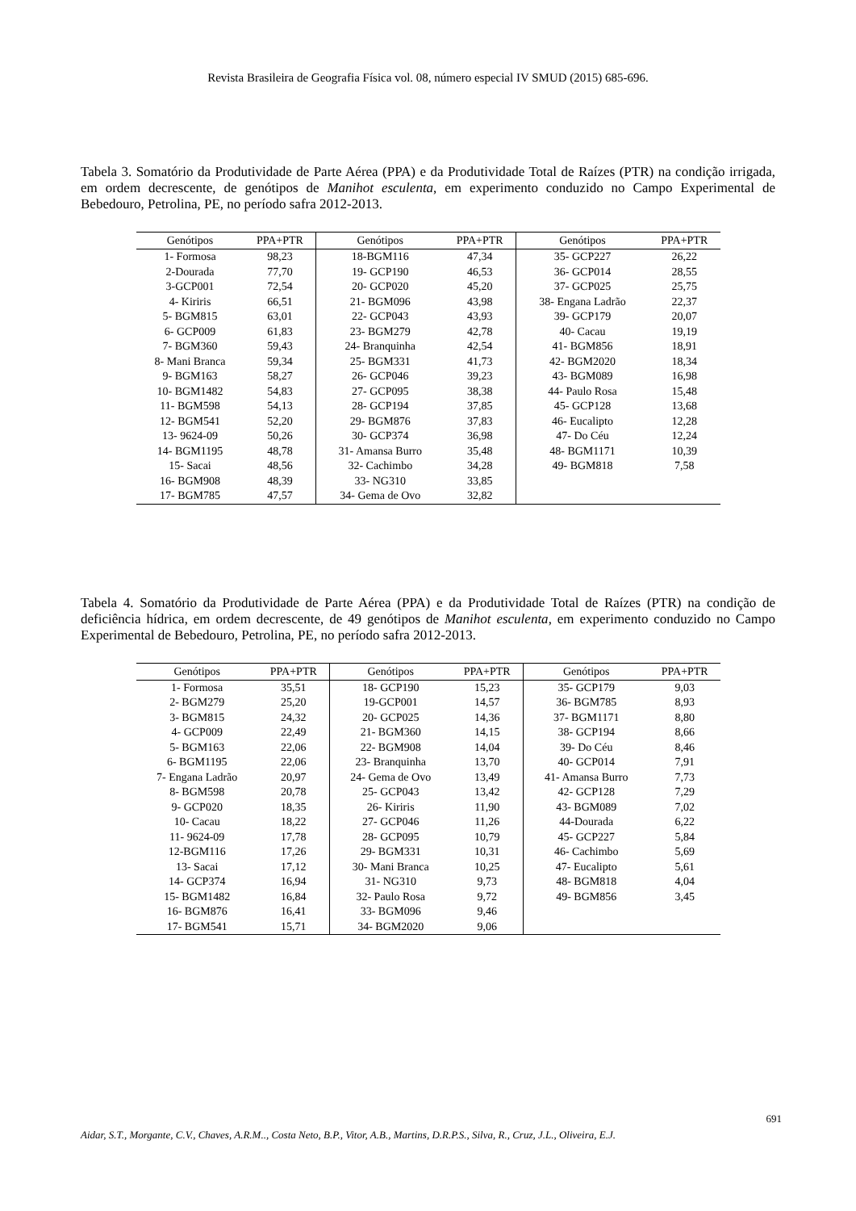Revista Brasileira de Geografia Física vol. 08, número especial IV SMUD (2015) 685-696.
Tabela 3. Somatório da Produtividade de Parte Aérea (PPA) e da Produtividade Total de Raízes (PTR) na condição irrigada, em ordem decrescente, de genótipos de Manihot esculenta, em experimento conduzido no Campo Experimental de Bebedouro, Petrolina, PE, no período safra 2012-2013.
| Genótipos | PPA+PTR | Genótipos | PPA+PTR | Genótipos | PPA+PTR |
| --- | --- | --- | --- | --- | --- |
| 1- Formosa | 98,23 | 18-BGM116 | 47,34 | 35- GCP227 | 26,22 |
| 2-Dourada | 77,70 | 19- GCP190 | 46,53 | 36- GCP014 | 28,55 |
| 3-GCP001 | 72,54 | 20- GCP020 | 45,20 | 37- GCP025 | 25,75 |
| 4- Kiriris | 66,51 | 21- BGM096 | 43,98 | 38- Engana Ladrão | 22,37 |
| 5- BGM815 | 63,01 | 22- GCP043 | 43,93 | 39- GCP179 | 20,07 |
| 6- GCP009 | 61,83 | 23- BGM279 | 42,78 | 40- Cacau | 19,19 |
| 7- BGM360 | 59,43 | 24- Branquinha | 42,54 | 41- BGM856 | 18,91 |
| 8- Mani Branca | 59,34 | 25- BGM331 | 41,73 | 42- BGM2020 | 18,34 |
| 9- BGM163 | 58,27 | 26- GCP046 | 39,23 | 43- BGM089 | 16,98 |
| 10- BGM1482 | 54,83 | 27- GCP095 | 38,38 | 44- Paulo Rosa | 15,48 |
| 11- BGM598 | 54,13 | 28- GCP194 | 37,85 | 45- GCP128 | 13,68 |
| 12- BGM541 | 52,20 | 29- BGM876 | 37,83 | 46- Eucalipto | 12,28 |
| 13- 9624-09 | 50,26 | 30- GCP374 | 36,98 | 47- Do Céu | 12,24 |
| 14- BGM1195 | 48,78 | 31- Amansa Burro | 35,48 | 48- BGM1171 | 10,39 |
| 15- Sacai | 48,56 | 32- Cachimbo | 34,28 | 49- BGM818 | 7,58 |
| 16- BGM908 | 48,39 | 33- NG310 | 33,85 | | |
| 17- BGM785 | 47,57 | 34- Gema de Ovo | 32,82 | | |
Tabela 4. Somatório da Produtividade de Parte Aérea (PPA) e da Produtividade Total de Raízes (PTR) na condição de deficiência hídrica, em ordem decrescente, de 49 genótipos de Manihot esculenta, em experimento conduzido no Campo Experimental de Bebedouro, Petrolina, PE, no período safra 2012-2013.
| Genótipos | PPA+PTR | Genótipos | PPA+PTR | Genótipos | PPA+PTR |
| --- | --- | --- | --- | --- | --- |
| 1- Formosa | 35,51 | 18- GCP190 | 15,23 | 35- GCP179 | 9,03 |
| 2- BGM279 | 25,20 | 19-GCP001 | 14,57 | 36- BGM785 | 8,93 |
| 3- BGM815 | 24,32 | 20- GCP025 | 14,36 | 37- BGM1171 | 8,80 |
| 4- GCP009 | 22,49 | 21- BGM360 | 14,15 | 38- GCP194 | 8,66 |
| 5- BGM163 | 22,06 | 22- BGM908 | 14,04 | 39- Do Céu | 8,46 |
| 6- BGM1195 | 22,06 | 23- Branquinha | 13,70 | 40- GCP014 | 7,91 |
| 7- Engana Ladrão | 20,97 | 24- Gema de Ovo | 13,49 | 41- Amansa Burro | 7,73 |
| 8- BGM598 | 20,78 | 25- GCP043 | 13,42 | 42- GCP128 | 7,29 |
| 9- GCP020 | 18,35 | 26- Kiriris | 11,90 | 43- BGM089 | 7,02 |
| 10- Cacau | 18,22 | 27- GCP046 | 11,26 | 44-Dourada | 6,22 |
| 11- 9624-09 | 17,78 | 28- GCP095 | 10,79 | 45- GCP227 | 5,84 |
| 12-BGM116 | 17,26 | 29- BGM331 | 10,31 | 46- Cachimbo | 5,69 |
| 13- Sacai | 17,12 | 30- Mani Branca | 10,25 | 47- Eucalipto | 5,61 |
| 14- GCP374 | 16,94 | 31- NG310 | 9,73 | 48- BGM818 | 4,04 |
| 15- BGM1482 | 16,84 | 32- Paulo Rosa | 9,72 | 49- BGM856 | 3,45 |
| 16- BGM876 | 16,41 | 33- BGM096 | 9,46 | | |
| 17- BGM541 | 15,71 | 34- BGM2020 | 9,06 | | |
691
Aidar, S.T., Morgante, C.V., Chaves, A.R.M.., Costa Neto, B.P., Vitor, A.B., Martins, D.R.P.S., Silva, R., Cruz, J.L., Oliveira, E.J.